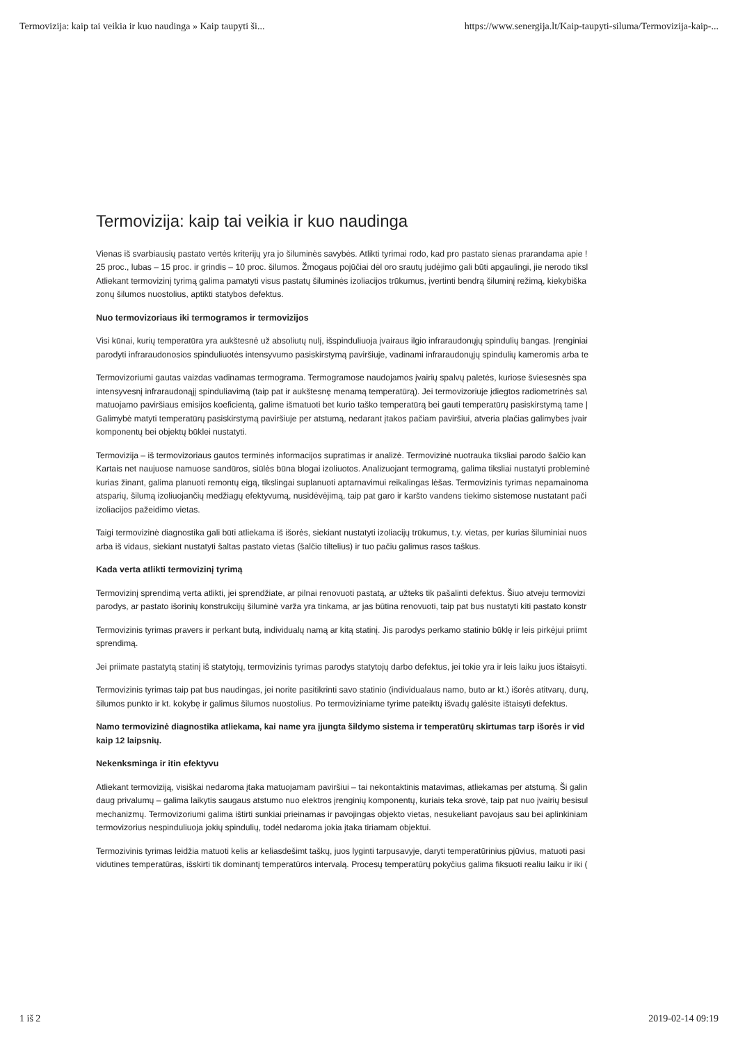Termovizija: kaip tai veikia ir kuo naudinga » Kaip taupyti ši... https://www.senergija.lt/Kaip-taupyti-siluma/Termovizija-kaip-...
Termovizija: kaip tai veikia ir kuo naudinga
Vienas iš svarbiausių pastato vertės kriterijų yra jo šiluminės savybės. Atlikti tyrimai rodo, kad pro pastato sienas prarandama apie !
25 proc., lubas – 15 proc. ir grindis – 10 proc. šilumos. Žmogaus pojūčiai dėl oro srautų judėjimo gali būti apgaulingi, jie nerodo tiksl
Atliekant termovizinį tyrimą galima pamatyti visus pastatų šiluminės izoliacijos trūkumus, įvertinti bendrą šiluminį režimą, kiekybiška
zonų šilumos nuostolius, aptikti statybos defektus.
Nuo termovizoriaus iki termogramos ir termovizijos
Visi kūnai, kurių temperatūra yra aukštesnė už absoliutų nulį, išspinduliuoja įvairaus ilgio infraraudonųjų spindulių bangas. Įrenginiai
parodyti infraraudonosios spinduliuotės intensyvumo pasiskirstymą paviršiuje, vadinami infraraudonųjų spindulių kameromis arba te
Termovizoriumi gautas vaizdas vadinamas termograma. Termogramose naudojamos įvairių spalvų paletės, kuriose šviesesnės spa
intensyvesnį infraraudonąjį spinduliavimą (taip pat ir aukštesnę menamą temperatūrą). Jei termovizoriuje įdiegtos radiometrinės sa\
matuojamo paviršiaus emisijos koeficientą, galime išmatuoti bet kurio taško temperatūrą bei gauti temperatūrų pasiskirstymą tame |
Galimybė matyti temperatūrų pasiskirstymą paviršiuje per atstumą, nedarant įtakos pačiam paviršiui, atveria plačias galimybes įvair
komponentų bei objektų būklei nustatyti.
Termovizija – iš termovizoriaus gautos terminės informacijos supratimas ir analizė. Termovizinė nuotrauka tiksliai parodo šalčio kan
Kartais net naujuose namuose sandūros, siūlės būna blogai izoliuotos. Analizuojant termogramą, galima tiksliai nustatyti probleminė
kurias žinant, galima planuoti remontų eigą, tikslingai suplanuoti aptarnavimui reikalingas lėšas. Termovizinis tyrimas nepamainoma
atsparių, šilumą izoliuojančių medžiagų efektyvumą, nusidėvėjimą, taip pat garo ir karšto vandens tiekimo sistemose nustatant pači
izoliacijos pažeidimo vietas.
Taigi termovizinė diagnostika gali būti atliekama iš išorės, siekiant nustatyti izoliacijų trūkumus, t.y. vietas, per kurias šiluminiai nuos
arba iš vidaus, siekiant nustatyti šaltas pastato vietas (šalčio tiltelius) ir tuo pačiu galimus rasos taškus.
Kada verta atlikti termovizinį tyrimą
Termovizinį sprendimą verta atlikti, jei sprendžiate, ar pilnai renovuoti pastatą, ar užteks tik pašalinti defektus. Šiuo atveju termovizi
parodys, ar pastato išorinių konstrukcijų šiluminė varža yra tinkama, ar jas būtina renovuoti, taip pat bus nustatyti kiti pastato konstr
Termovizinis tyrimas pravers ir perkant butą, individualų namą ar kitą statinį. Jis parodys perkamo statinio būklę ir leis pirkėjui priimt
sprendimą.
Jei priimate pastatytą statinį iš statytojų, termovizinis tyrimas parodys statytojų darbo defektus, jei tokie yra ir leis laiku juos ištaisyti.
Termovizinis tyrimas taip pat bus naudingas, jei norite pasitikrinti savo statinio (individualaus namo, buto ar kt.) išorės atitvarų, durų,
šilumos punkto ir kt. kokybę ir galimus šilumos nuostolius. Po termoviziniame tyrime pateiktų išvadų galėsite ištaisyti defektus.
Namo termovizinė diagnostika atliekama, kai name yra įjungta šildymo sistema ir temperatūrų skirtumas tarp išorės ir vid
kaip 12 laipsnių.
Nekenksminga ir itin efektyvu
Atliekant termoviziją, visiškai nedaroma įtaka matuojamam paviršiui – tai nekontaktinis matavimas, atliekamas per atstumą. Ši galin
daug privalumų – galima laikytis saugaus atstumo nuo elektros įrenginių komponentų, kuriais teka srovė, taip pat nuo įvairių besisul
mechanizmų. Termovizoriumi galima ištirti sunkiai prieinamas ir pavojingas objekto vietas, nesukeliant pavojaus sau bei aplinkiniam
termovizorius nespinduliuoja jokių spindulių, todėl nedaroma jokia įtaka tiriamam objektui.
Termozivinis tyrimas leidžia matuoti kelis ar keliasdešimt taškų, juos lyginti tarpusavyje, daryti temperatūrinius pjūvius, matuoti pasi
vidutines temperatūras, išskirti tik dominantį temperatūros intervalą. Procesų temperatūrų pokyčius galima fiksuoti realiu laiku ir iki (
1 iš 2 2019-02-14 09:19